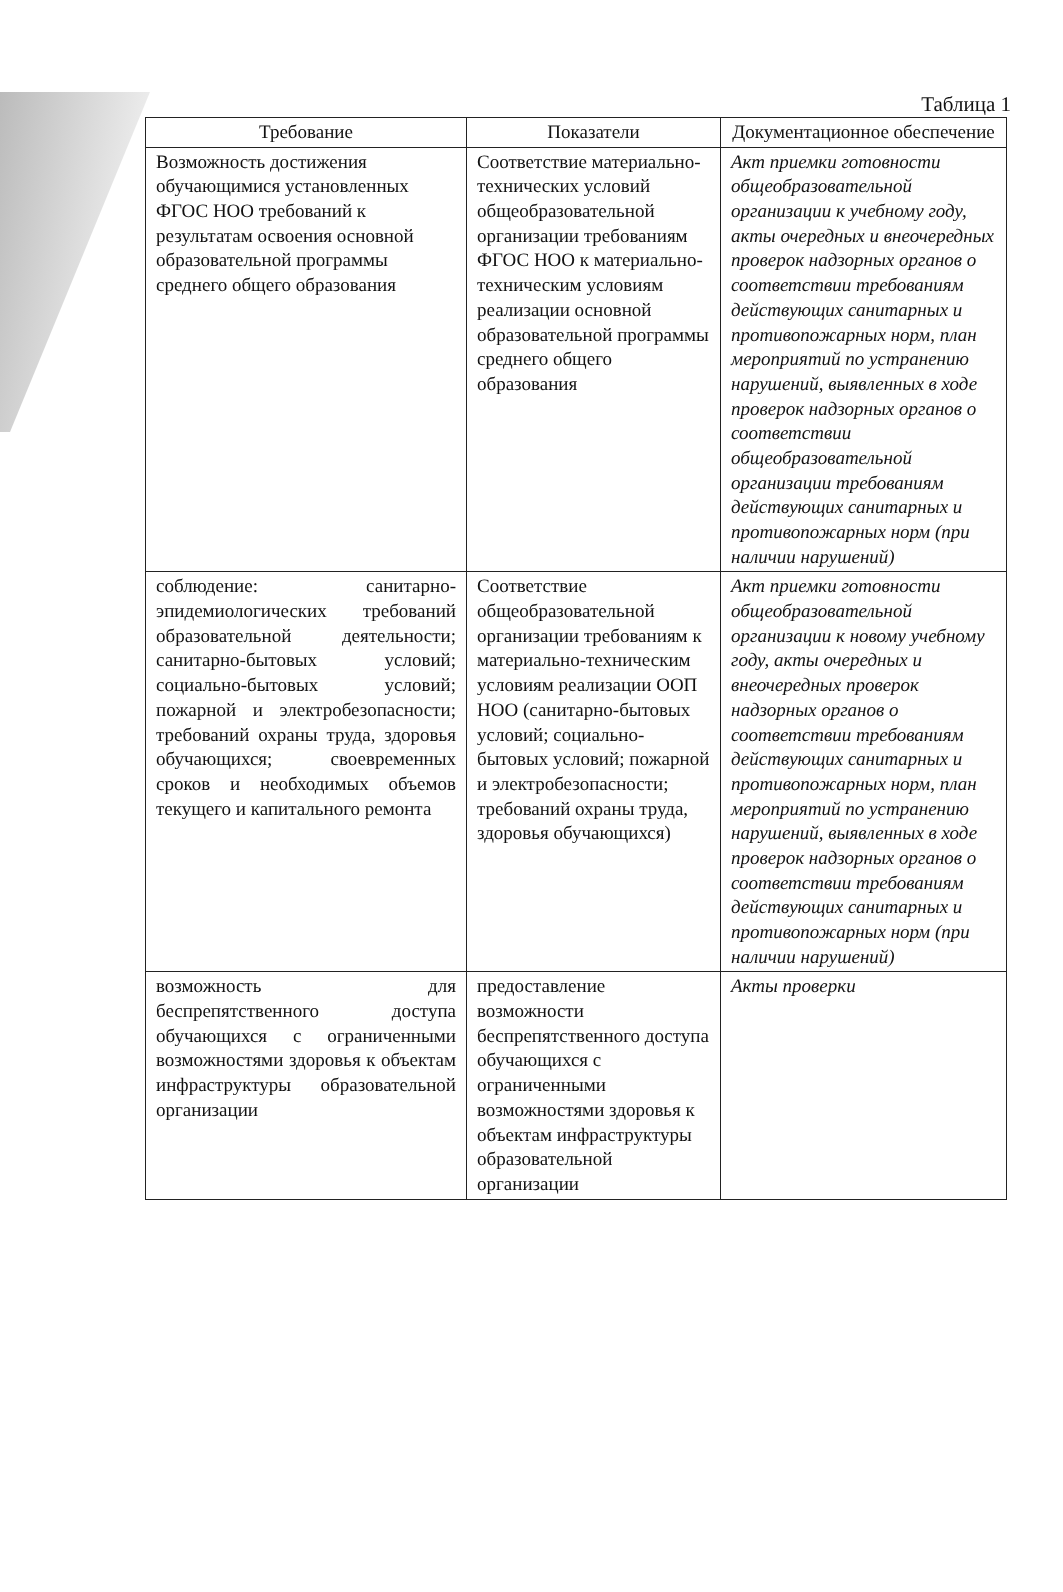Таблица 1
| Требование | Показатели | Документационное обеспечение |
| --- | --- | --- |
| Возможность достижения обучающимися установленных ФГОС НОО требований к результатам освоения основной образовательной программы среднего общего образования | Соответствие материально-технических условий общеобразовательной организации требованиям ФГОС НОО к материально-техническим условиям реализации основной образовательной программы среднего общего образования | Акт приемки готовности общеобразовательной организации к учебному году, акты очередных и внеочередных проверок надзорных органов о соответствии требованиям действующих санитарных и противопожарных норм, план мероприятий по устранению нарушений, выявленных в ходе проверок надзорных органов о соответствии общеобразовательной организации требованиям действующих санитарных и противопожарных норм (при наличии нарушений) |
| соблюдение: санитарно-эпидемиологических требований образовательной деятельности; санитарно-бытовых условий; социально-бытовых условий; пожарной и электробезопасности; требований охраны труда, здоровья обучающихся; своевременных сроков и необходимых объемов текущего и капитального ремонта | Соответствие общеобразовательной организации требованиям к материально-техническим условиям реализации ООП НОО (санитарно-бытовых условий; социально-бытовых условий; пожарной и электробезопасности; требований охраны труда, здоровья обучающихся) | Акт приемки готовности общеобразовательной организации к новому учебному году, акты очередных и внеочередных проверок надзорных органов о соответствии требованиям действующих санитарных и противопожарных норм, план мероприятий по устранению нарушений, выявленных в ходе проверок надзорных органов о соответствии требованиям действующих санитарных и противопожарных норм (при наличии нарушений) |
| возможность для беспрепятственного доступа обучающихся с ограниченными возможностями здоровья к объектам инфраструктуры образовательной организации | предоставление возможности беспрепятственного доступа обучающихся с ограниченными возможностями здоровья к объектам инфраструктуры образовательной организации | Акты проверки |